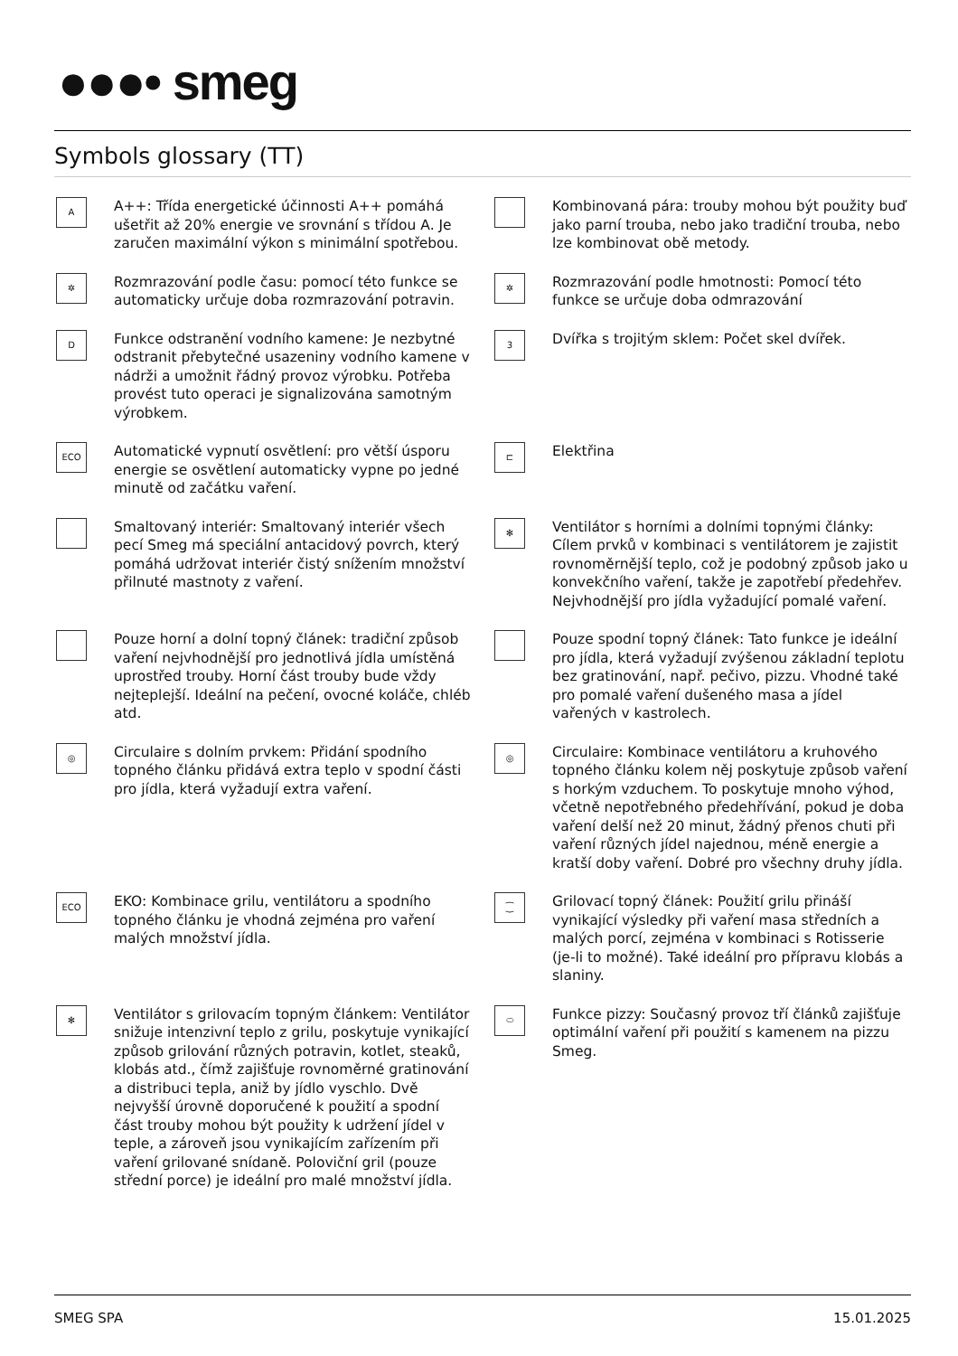●●●• smeg
Symbols glossary (TT)
A
A++: Třída energetické účinnosti A++ pomáhá ušetřit až 20% energie ve srovnání s třídou A. Je zaručen maximální výkon s minimální spotřebou.
Kombinovaná pára: trouby mohou být použity buď jako parní trouba, nebo jako tradiční trouba, nebo lze kombinovat obě metody.
✲
Rozmrazování podle času: pomocí této funkce se automaticky určuje doba rozmrazování potravin.
✲
Rozmrazování podle hmotnosti: Pomocí této funkce se určuje doba odmrazování
D
Funkce odstranění vodního kamene: Je nezbytné odstranit přebytečné usazeniny vodního kamene v nádrži a umožnit řádný provoz výrobku. Potřeba provést tuto operaci je signalizována samotným výrobkem.
3
Dvířka s trojitým sklem: Počet skel dvířek.
ECO
Automatické vypnutí osvětlení: pro větší úsporu energie se osvětlení automaticky vypne po jedné minutě od začátku vaření.
⊏
Elektřina
Smaltovaný interiér: Smaltovaný interiér všech pecí Smeg má speciální antacidový povrch, který pomáhá udržovat interiér čistý snížením množství přilnuté mastnoty z vaření.
✻
Ventilátor s horními a dolními topnými články: Cílem prvků v kombinaci s ventilátorem je zajistit rovnoměrnější teplo, což je podobný způsob jako u konvekčního vaření, takže je zapotřebí předehřev. Nejvhodnější pro jídla vyžadující pomalé vaření.
Pouze horní a dolní topný článek: tradiční způsob vaření nejvhodnější pro jednotlivá jídla umístěná uprostřed trouby. Horní část trouby bude vždy nejteplejší. Ideální na pečení, ovocné koláče, chléb atd.
Pouze spodní topný článek: Tato funkce je ideální pro jídla, která vyžadují zvýšenou základní teplotu bez gratinování, např. pečivo, pizzu. Vhodné také pro pomalé vaření dušeného masa a jídel vařených v kastrolech.
◎
Circulaire s dolním prvkem: Přidání spodního topného článku přidává extra teplo v spodní části pro jídla, která vyžadují extra vaření.
◎
Circulaire: Kombinace ventilátoru a kruhového topného článku kolem něj poskytuje způsob vaření s horkým vzduchem. To poskytuje mnoho výhod, včetně nepotřebného předehřívání, pokud je doba vaření delší než 20 minut, žádný přenos chuti při vaření různých jídel najednou, méně energie a kratší doby vaření. Dobré pro všechny druhy jídla.
ECO
EKO: Kombinace grilu, ventilátoru a spodního topného článku je vhodná zejména pro vaření malých množství jídla.
⁐
Grilovací topný článek: Použití grilu přináší vynikající výsledky při vaření masa středních a malých porcí, zejména v kombinaci s Rotisserie (je-li to možné). Také ideální pro přípravu klobás a slaniny.
✻
Ventilátor s grilovacím topným článkem: Ventilátor snižuje intenzivní teplo z grilu, poskytuje vynikající způsob grilování různých potravin, kotlet, steaků, klobás atd., čímž zajišťuje rovnoměrné gratinování a distribuci tepla, aniž by jídlo vyschlo. Dvě nejvyšší úrovně doporučené k použití a spodní část trouby mohou být použity k udržení jídel v teple, a zároveň jsou vynikajícím zařízením při vaření grilované snídaně. Poloviční gril (pouze střední porce) je ideální pro malé množství jídla.
⬭
Funkce pizzy: Současný provoz tří článků zajišťuje optimální vaření při použití s kamenem na pizzu Smeg.
SMEG SPA 15.01.2025